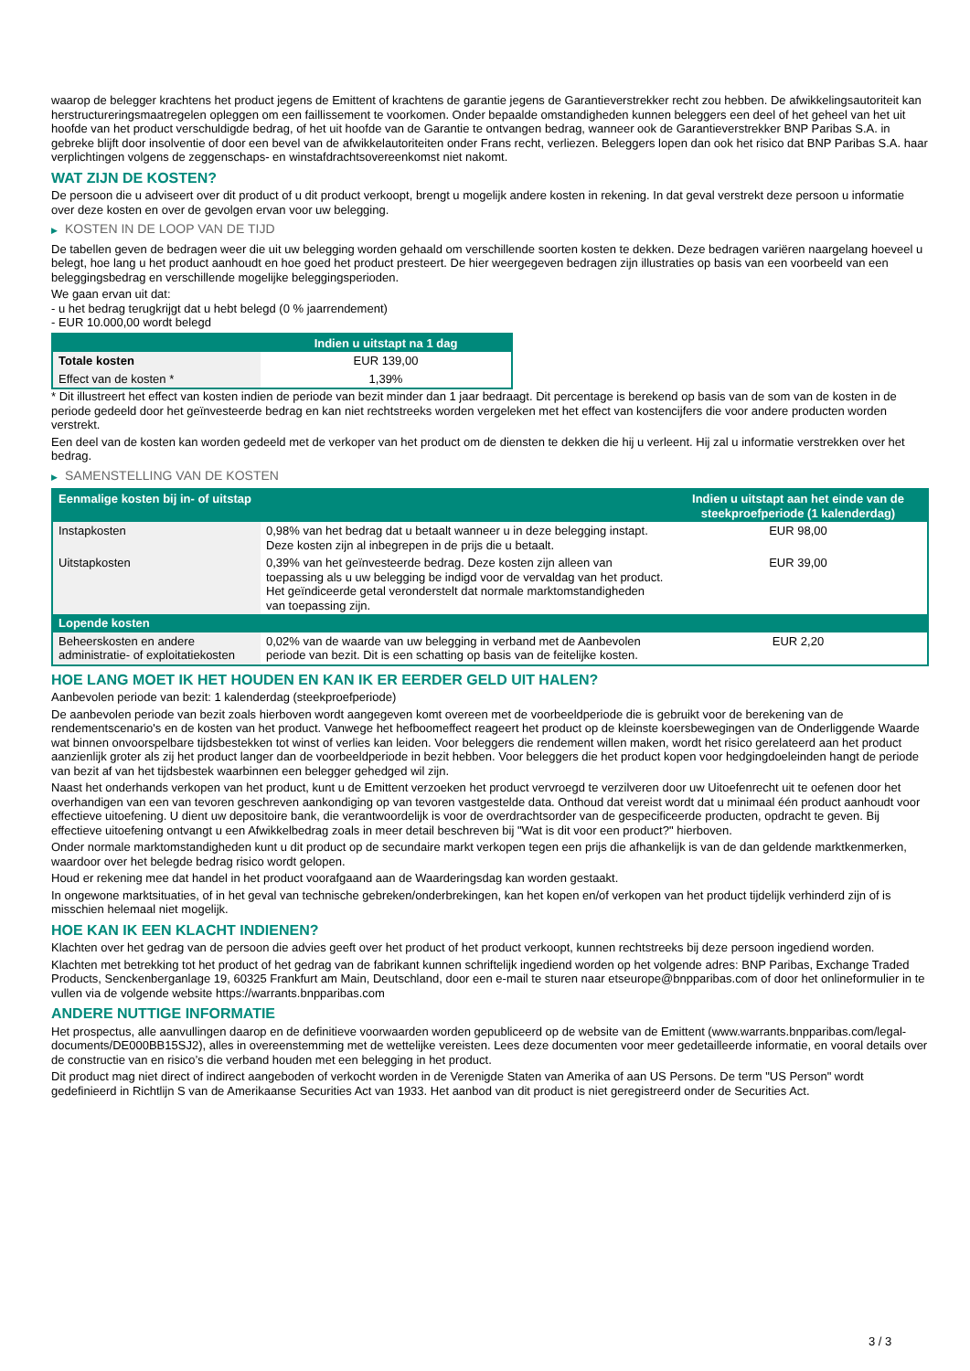waarop de belegger krachtens het product jegens de Emittent of krachtens de garantie jegens de Garantieverstrekker recht zou hebben. De afwikkelingsautoriteit kan herstructureringsmaatregelen opleggen om een faillissement te voorkomen. Onder bepaalde omstandigheden kunnen beleggers een deel of het geheel van het uit hoofde van het product verschuldigde bedrag, of het uit hoofde van de Garantie te ontvangen bedrag, wanneer ook de Garantieverstrekker BNP Paribas S.A. in gebreke blijft door insolventie of door een bevel van de afwikkelautoriteiten onder Frans recht, verliezen. Beleggers lopen dan ook het risico dat BNP Paribas S.A. haar verplichtingen volgens de zeggenschaps- en winstafdrachtsovereenkomst niet nakomt.
WAT ZIJN DE KOSTEN?
De persoon die u adviseert over dit product of u dit product verkoopt, brengt u mogelijk andere kosten in rekening. In dat geval verstrekt deze persoon u informatie over deze kosten en over de gevolgen ervan voor uw belegging.
▶ KOSTEN IN DE LOOP VAN DE TIJD
De tabellen geven de bedragen weer die uit uw belegging worden gehaald om verschillende soorten kosten te dekken. Deze bedragen variëren naargelang hoeveel u belegt, hoe lang u het product aanhoudt en hoe goed het product presteert. De hier weergegeven bedragen zijn illustraties op basis van een voorbeeld van een beleggingsbedrag en verschillende mogelijke beleggingsperioden.
We gaan ervan uit dat:
- u het bedrag terugkrijgt dat u hebt belegd (0 % jaarrendement)
- EUR 10.000,00 wordt belegd
| | Indien u uitstapt na 1 dag |
| --- | --- |
| Totale kosten | EUR 139,00 |
| Effect van de kosten * | 1,39% |
* Dit illustreert het effect van kosten indien de periode van bezit minder dan 1 jaar bedraagt. Dit percentage is berekend op basis van de som van de kosten in de periode gedeeld door het geïnvesteerde bedrag en kan niet rechtstreeks worden vergeleken met het effect van kostencijfers die voor andere producten worden verstrekt.
Een deel van de kosten kan worden gedeeld met de verkoper van het product om de diensten te dekken die hij u verleent. Hij zal u informatie verstrekken over het bedrag.
▶ SAMENSTELLING VAN DE KOSTEN
| Eenmalige kosten bij in- of uitstap | | Indien u uitstapt aan het einde van de steekproefperiode (1 kalenderdag) |
| --- | --- | --- |
| Instapkosten | 0,98% van het bedrag dat u betaalt wanneer u in deze belegging instapt. Deze kosten zijn al inbegrepen in de prijs die u betaalt. | EUR 98,00 |
| Uitstapkosten | 0,39% van het geïnvesteerde bedrag. Deze kosten zijn alleen van toepassing als u uw belegging be indigd voor de vervaldag van het product. Het geïndiceerde getal veronderstelt dat normale marktomstandigheden van toepassing zijn. | EUR 39,00 |
| Lopende kosten | | |
| Beheerskosten en andere administratie- of exploitatiekosten | 0,02% van de waarde van uw belegging in verband met de Aanbevolen periode van bezit. Dit is een schatting op basis van de feitelijke kosten. | EUR 2,20 |
HOE LANG MOET IK HET HOUDEN EN KAN IK ER EERDER GELD UIT HALEN?
Aanbevolen periode van bezit: 1 kalenderdag (steekproefperiode)
De aanbevolen periode van bezit zoals hierboven wordt aangegeven komt overeen met de voorbeeldperiode die is gebruikt voor de berekening van de rendementscenario's en de kosten van het product. Vanwege het hefboomeffect reageert het product op de kleinste koersbewegingen van de Onderliggende Waarde wat binnen onvoorspelbare tijdsbestekken tot winst of verlies kan leiden. Voor beleggers die rendement willen maken, wordt het risico gerelateerd aan het product aanzienlijk groter als zij het product langer dan de voorbeeldperiode in bezit hebben. Voor beleggers die het product kopen voor hedgingdoeleinden hangt de periode van bezit af van het tijdsbestek waarbinnen een belegger gehedged wil zijn.
Naast het onderhands verkopen van het product, kunt u de Emittent verzoeken het product vervroegd te verzilveren door uw Uitoefenrecht uit te oefenen door het overhandigen van een van tevoren geschreven aankondiging op van tevoren vastgestelde data. Onthoud dat vereist wordt dat u minimaal één product aanhoudt voor effectieve uitoefening. U dient uw depositoire bank, die verantwoordelijk is voor de overdrachtsorder van de gespecificeerde producten, opdracht te geven. Bij effectieve uitoefening ontvangt u een Afwikkelbedrag zoals in meer detail beschreven bij "Wat is dit voor een product?" hierboven.
Onder normale marktomstandigheden kunt u dit product op de secundaire markt verkopen tegen een prijs die afhankelijk is van de dan geldende marktkenmerken, waardoor over het belegde bedrag risico wordt gelopen.
Houd er rekening mee dat handel in het product voorafgaand aan de Waarderingsdag kan worden gestaakt.
In ongewone marktsituaties, of in het geval van technische gebreken/onderbrekingen, kan het kopen en/of verkopen van het product tijdelijk verhinderd zijn of is misschien helemaal niet mogelijk.
HOE KAN IK EEN KLACHT INDIENEN?
Klachten over het gedrag van de persoon die advies geeft over het product of het product verkoopt, kunnen rechtstreeks bij deze persoon ingediend worden.
Klachten met betrekking tot het product of het gedrag van de fabrikant kunnen schriftelijk ingediend worden op het volgende adres: BNP Paribas, Exchange Traded Products, Senckenberganlage 19, 60325 Frankfurt am Main, Deutschland, door een e-mail te sturen naar etseurope@bnpparibas.com of door het onlineformulier in te vullen via de volgende website https://warrants.bnpparibas.com
ANDERE NUTTIGE INFORMATIE
Het prospectus, alle aanvullingen daarop en de definitieve voorwaarden worden gepubliceerd op de website van de Emittent (www.warrants.bnpparibas.com/legal-documents/DE000BB15SJ2), alles in overeenstemming met de wettelijke vereisten. Lees deze documenten voor meer gedetailleerde informatie, en vooral details over de constructie van en risico’s die verband houden met een belegging in het product.
Dit product mag niet direct of indirect aangeboden of verkocht worden in de Verenigde Staten van Amerika of aan US Persons. De term "US Person" wordt gedefinieerd in Richtlijn S van de Amerikaanse Securities Act van 1933. Het aanbod van dit product is niet geregistreerd onder de Securities Act.
3 / 3